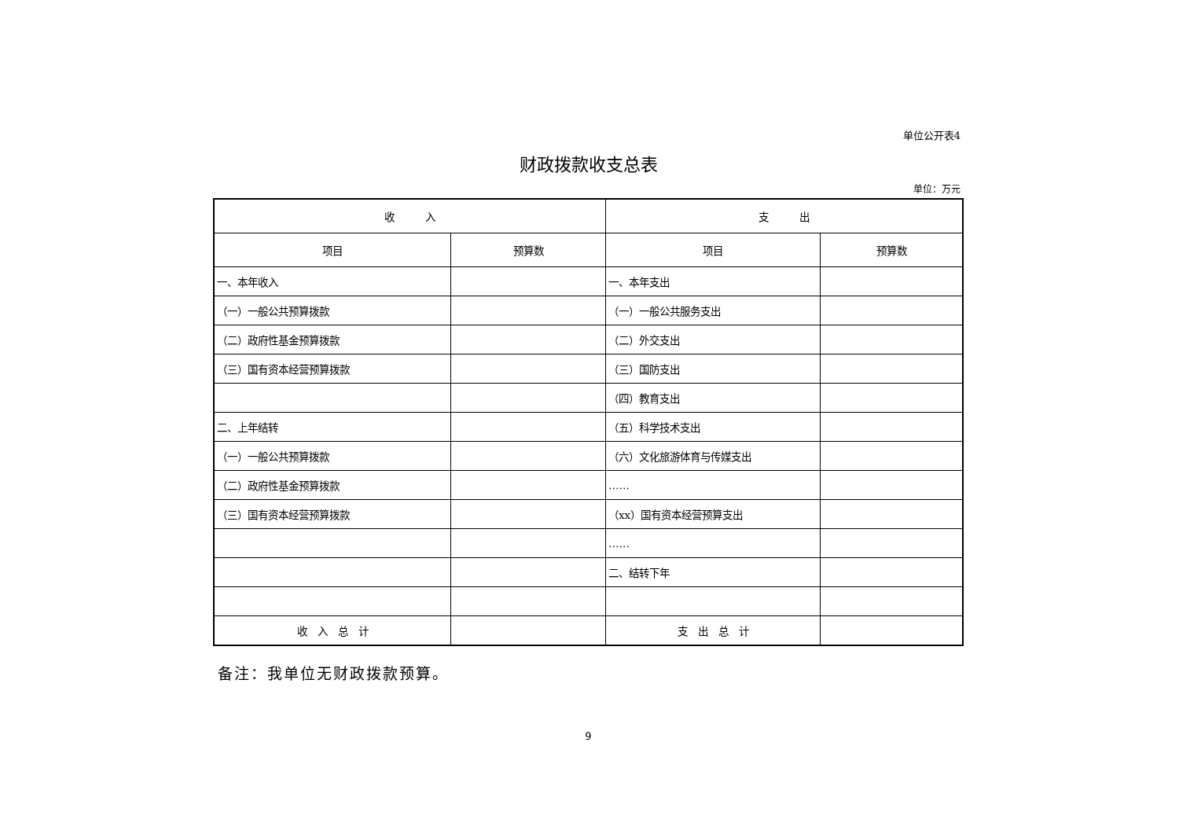单位公开表4
财政拨款收支总表
单位：万元
| 收 入 | | 支 出 | |
| --- | --- | --- | --- |
| 项目 | 预算数 | 项目 | 预算数 |
| 一、本年收入 | | 一、本年支出 | |
| （一）一般公共预算拨款 | | （一）一般公共服务支出 | |
| （二）政府性基金预算拨款 | | （二）外交支出 | |
| （三）国有资本经营预算拨款 | | （三）国防支出 | |
| | | （四）教育支出 | |
| 二、上年结转 | | （五）科学技术支出 | |
| （一）一般公共预算拨款 | | （六）文化旅游体育与传媒支出 | |
| （二）政府性基金预算拨款 | | …… | |
| （三）国有资本经营预算拨款 | | （xx）国有资本经营预算支出 | |
| | | …… | |
| | | 二、结转下年 | |
| 收 入 总 计 | | 支 出 总 计 | |
备注：我单位无财政拨款预算。
9